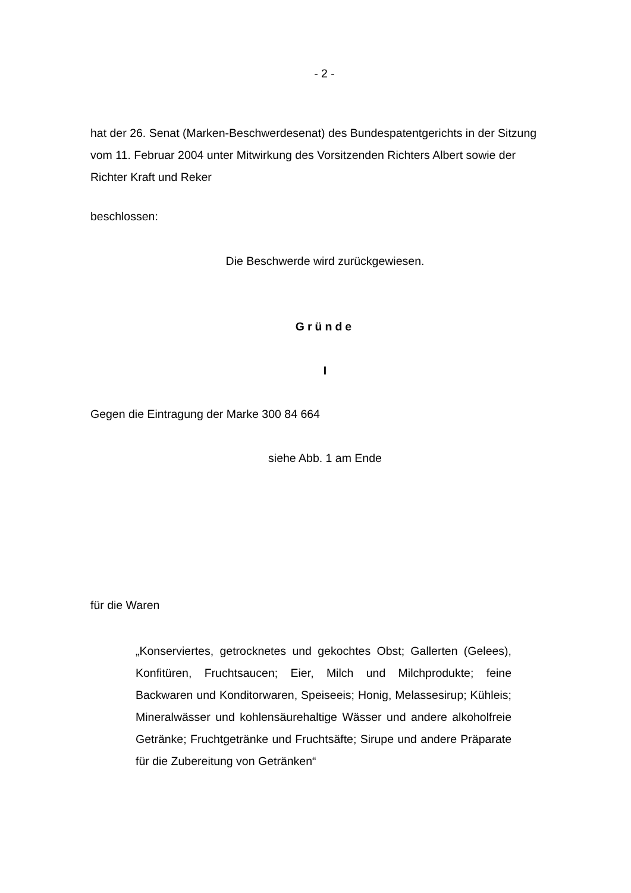- 2 -
hat der 26. Senat (Marken-Beschwerdesenat) des Bundespatentgerichts in der Sitzung vom 11. Februar 2004 unter Mitwirkung des Vorsitzenden Richters Albert sowie der Richter Kraft und Reker
beschlossen:
Die Beschwerde wird zurückgewiesen.
Gründe
I
Gegen die Eintragung der Marke 300 84 664
siehe Abb. 1 am Ende
für die Waren
„Konserviertes, getrocknetes und gekochtes Obst; Gallerten (Gelees), Konfitüren, Fruchtsaucen; Eier, Milch und Milchprodukte; feine Backwaren und Konditorwaren, Speiseeis; Honig, Melassesirup; Kühleis; Mineralwässer und kohlensäurehaltige Wässer und andere alkoholfreie Getränke; Fruchtgetränke und Fruchtsäfte; Sirupe und andere Präparate für die Zubereitung von Getränken“